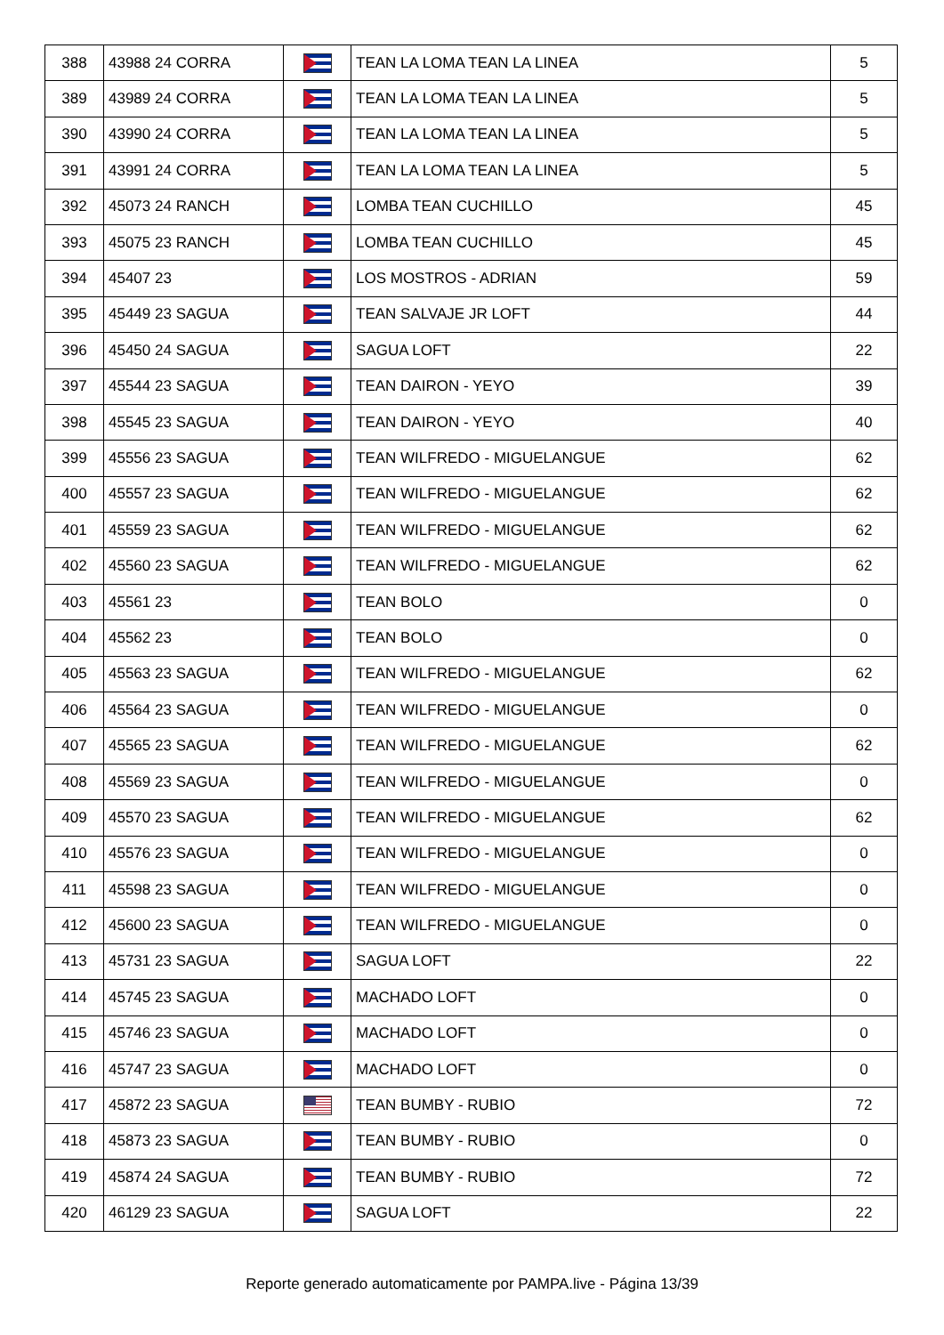| 388 | 43988 24 CORRA | | TEAN LA LOMA TEAN LA LINEA | 5 |
| 389 | 43989 24 CORRA | | TEAN LA LOMA TEAN LA LINEA | 5 |
| 390 | 43990 24 CORRA | | TEAN LA LOMA TEAN LA LINEA | 5 |
| 391 | 43991 24 CORRA | | TEAN LA LOMA TEAN LA LINEA | 5 |
| 392 | 45073 24 RANCH | | LOMBA TEAN CUCHILLO | 45 |
| 393 | 45075 23 RANCH | | LOMBA TEAN CUCHILLO | 45 |
| 394 | 45407 23 | | LOS MOSTROS - ADRIAN | 59 |
| 395 | 45449 23 SAGUA | | TEAN SALVAJE JR LOFT | 44 |
| 396 | 45450 24 SAGUA | | SAGUA LOFT | 22 |
| 397 | 45544 23 SAGUA | | TEAN DAIRON - YEYO | 39 |
| 398 | 45545 23 SAGUA | | TEAN DAIRON - YEYO | 40 |
| 399 | 45556 23 SAGUA | | TEAN WILFREDO - MIGUELANGUE | 62 |
| 400 | 45557 23 SAGUA | | TEAN WILFREDO - MIGUELANGUE | 62 |
| 401 | 45559 23 SAGUA | | TEAN WILFREDO - MIGUELANGUE | 62 |
| 402 | 45560 23 SAGUA | | TEAN WILFREDO - MIGUELANGUE | 62 |
| 403 | 45561 23 | | TEAN BOLO | 0 |
| 404 | 45562 23 | | TEAN BOLO | 0 |
| 405 | 45563 23 SAGUA | | TEAN WILFREDO - MIGUELANGUE | 62 |
| 406 | 45564 23 SAGUA | | TEAN WILFREDO - MIGUELANGUE | 0 |
| 407 | 45565 23 SAGUA | | TEAN WILFREDO - MIGUELANGUE | 62 |
| 408 | 45569 23 SAGUA | | TEAN WILFREDO - MIGUELANGUE | 0 |
| 409 | 45570 23 SAGUA | | TEAN WILFREDO - MIGUELANGUE | 62 |
| 410 | 45576 23 SAGUA | | TEAN WILFREDO - MIGUELANGUE | 0 |
| 411 | 45598 23 SAGUA | | TEAN WILFREDO - MIGUELANGUE | 0 |
| 412 | 45600 23 SAGUA | | TEAN WILFREDO - MIGUELANGUE | 0 |
| 413 | 45731 23 SAGUA | | SAGUA LOFT | 22 |
| 414 | 45745 23 SAGUA | | MACHADO LOFT | 0 |
| 415 | 45746 23 SAGUA | | MACHADO LOFT | 0 |
| 416 | 45747 23 SAGUA | | MACHADO LOFT | 0 |
| 417 | 45872 23 SAGUA | | TEAN BUMBY - RUBIO | 72 |
| 418 | 45873 23 SAGUA | | TEAN BUMBY - RUBIO | 0 |
| 419 | 45874 24 SAGUA | | TEAN BUMBY - RUBIO | 72 |
| 420 | 46129 23 SAGUA | | SAGUA LOFT | 22 |
Reporte generado automaticamente por PAMPA.live - Página 13/39